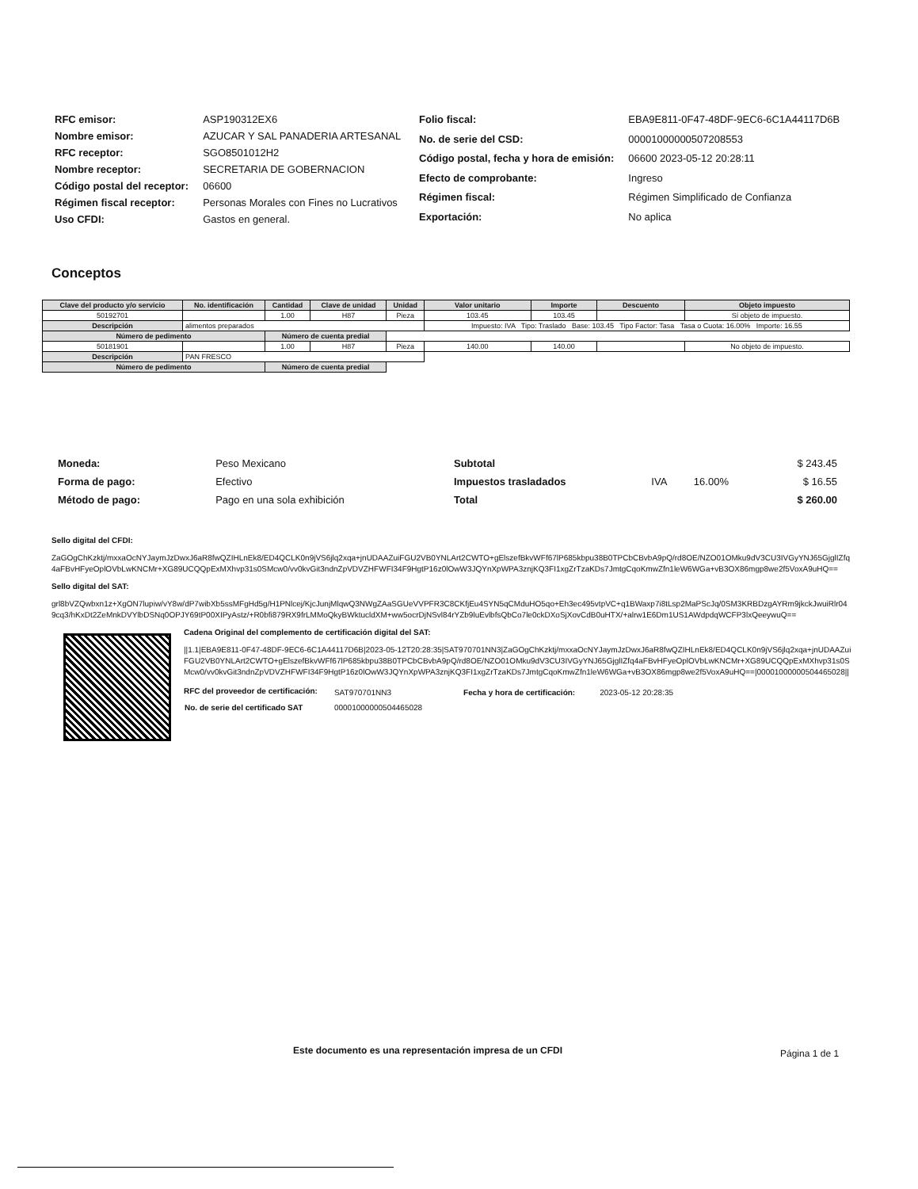| RFC emisor: | ASP190312EX6 |
| Nombre emisor: | AZUCAR Y SAL PANADERIA ARTESANAL |
| RFC receptor: | SGO8501012H2 |
| Nombre receptor: | SECRETARIA DE GOBERNACION |
| Código postal del receptor: | 06600 |
| Régimen fiscal receptor: | Personas Morales con Fines no Lucrativos |
| Uso CFDI: | Gastos en general. |
| Folio fiscal: | EBA9E811-0F47-48DF-9EC6-6C1A44117D6B |
| No. de serie del CSD: | 00001000000507208553 |
| Código postal, fecha y hora de emisión: | 06600 2023-05-12 20:28:11 |
| Efecto de comprobante: | Ingreso |
| Régimen fiscal: | Régimen Simplificado de Confianza |
| Exportación: | No aplica |
Conceptos
| Clave del producto y/o servicio | No. identificación | Cantidad | Clave de unidad | Unidad | Valor unitario | Importe | Descuento | Objeto impuesto |
| --- | --- | --- | --- | --- | --- | --- | --- | --- |
| 50192701 | | 1.00 | H87 | Pieza | 103.45 | 103.45 | | Sí objeto de impuesto. |
| Descripción | alimentos preparados | | | | Impuesto: IVA Tipo: Traslado Base: 103.45 Tipo Factor: Tasa Tasa o Cuota: 16.00% Importe: 16.55 | | | |
| Número de pedimento | | Número de cuenta predial | | | | | | |
| 50181901 | | 1.00 | H87 | Pieza | 140.00 | 140.00 | | No objeto de impuesto. |
| Descripción | PAN FRESCO | | | | | | | |
| Número de pedimento | | Número de cuenta predial | | | | | | |
| Moneda: | Peso Mexicano |
| Forma de pago: | Efectivo |
| Método de pago: | Pago en una sola exhibición |
| Subtotal | | | $ 243.45 |
| Impuestos trasladados | IVA | 16.00% | $ 16.55 |
| Total | | | $ 260.00 |
Sello digital del CFDI:
ZaGOgChKzktj/mxxaOcNYJaymJzDwxJ6aR8fwQZIHLnEk8/ED4QCLK0n9jVS6jlq2xqa+jnUDAAZuiFGU2VB0YNLArt2CWTO+gElszefBkvWFf67lP685kbpu38B0TPCbCBvbA9pQ/rd8OE/NZO01OMku9dV3CU3IVGyYNJ65GjglIZfq4aFBvHFyeOplOVbLwKNCMr+XG89UCQQpExMXhvp31s0SMcw0/vv0kvGit3ndnZpVDVZHFWFI34F9HgtP16z0lOwW3JQYnXpWPA3znjKQ3FI1xgZrTzaKDs7JmtgCqoKmwZfn1leW6WGa+vB3OX86mgp8we2f5VoxA9uHQ==
Sello digital del SAT:
grl8bVZQwbxn1z+XgON7lupiw/vY8w/dP7wibXb5ssMFgHd5g/H1PNlcej/KjcJunjMlqwQ3NWgZAaSGUeVVPFR3C8CKfjEu4SYN5qCMduHO5qo+Eh3ec495vtpVC+q1BWaxp7i8tLsp2MaPScJq/0SM3KRBDzgAYRm9jkckJwuiRlr049cq3/hKxDt2ZeMnkDVYlbDSNq0OPJY69tP00XIPyAstz/+R0bfi879RX9frLMMoQkyBWktucldXM+ww5ocrDjNSvl84rYZb9luEvlbfsQbCo7le0ckDXoSjXovCdB0uHTX/+alrw1E6Dm1US1AWdpdqWCFP3lxQeeywuQ==
Cadena Original del complemento de certificación digital del SAT:
||1.1|EBA9E811-0F47-48DF-9EC6-6C1A44117D6B|2023-05-12T20:28:35|SAT970701NN3|ZaGOgChKzktj/mxxaOcNYJaymJzDwxJ6aR8fwQZIHLnEk8/ED4QCLK0n9jVS6jlq2xqa+jnUDAAZuiFGU2VB0YNLArt2CWTO+gElszefBkvWFf67lP685kbpu38B0TPCbCBvbA9pQ/rd8OE/NZO01OMku9dV3CU3IVGyYNJ65GjglIZfq4aFBvHFyeOplOVbLwKNCMr+XG89UCQQpExMXhvp31s0SMcw0/vv0kvGit3ndnZpVDVZHFWFI34F9HgtP16z0lOwW3JQYnXpWPA3znjKQ3FI1xgZrTzaKDs7JmtgCqoKmwZfn1leW6WGa+vB3OX86mgp8we2f5VoxA9uHQ==|00001000000504465028||
| RFC del proveedor de certificación: | SAT970701NN3 | Fecha y hora de certificación: | 2023-05-12 20:28:35 |
| No. de serie del certificado SAT | 00001000000504465028 | | |
Este documento es una representación impresa de un CFDI Página 1 de 1